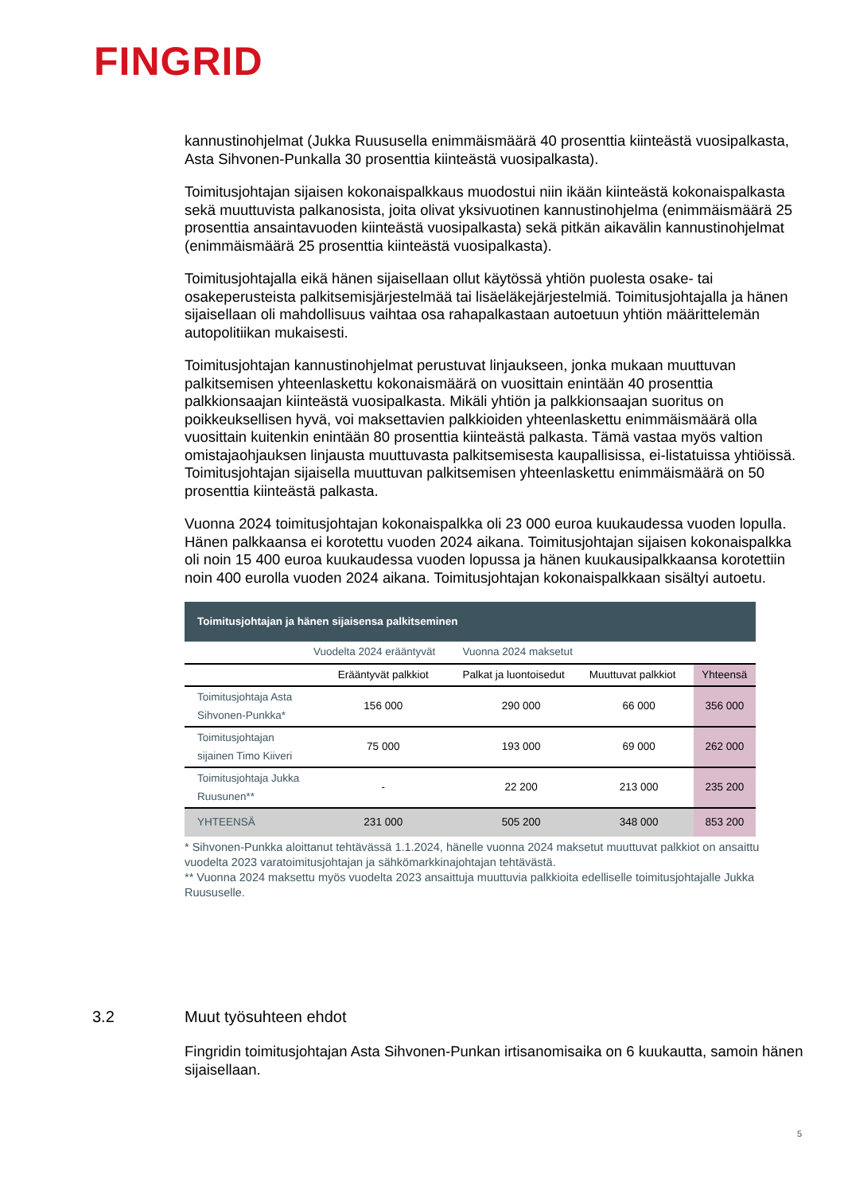FINGRID
kannustinohjelmat (Jukka Ruususella enimmäismäärä 40 prosenttia kiinteästä vuosipalkasta, Asta Sihvonen-Punkalla 30 prosenttia kiinteästä vuosipalkasta).
Toimitusjohtajan sijaisen kokonaispalkkaus muodostui niin ikään kiinteästä kokonaispalkasta sekä muuttuvista palkanosista, joita olivat yksivuotinen kannustinohjelma (enimmäismäärä 25 prosenttia ansaintavuoden kiinteästä vuosipalkasta) sekä pitkän aikavälin kannustinohjelmat (enimmäismäärä 25 prosenttia kiinteästä vuosipalkasta).
Toimitusjohtajalla eikä hänen sijaisellaan ollut käytössä yhtiön puolesta osake- tai osakeperusteista palkitsemisjärjestelmää tai lisäeläkejärjestelmiä. Toimitusjohtajalla ja hänen sijaisellaan oli mahdollisuus vaihtaa osa rahapalkastaan autoetuun yhtiön määrittelemän autopolitiikan mukaisesti.
Toimitusjohtajan kannustinohjelmat perustuvat linjaukseen, jonka mukaan muuttuvan palkitsemisen yhteenlaskettu kokonaismäärä on vuosittain enintään 40 prosenttia palkkionsaajan kiinteästä vuosipalkasta. Mikäli yhtiön ja palkkionsaajan suoritus on poikkeuksellisen hyvä, voi maksettavien palkkioiden yhteenlaskettu enimmäismäärä olla vuosittain kuitenkin enintään 80 prosenttia kiinteästä palkasta. Tämä vastaa myös valtion omistajaohjauksen linjausta muuttuvasta palkitsemisesta kaupallisissa, ei-listatuissa yhtiöissä. Toimitusjohtajan sijaisella muuttuvan palkitsemisen yhteenlaskettu enimmäismäärä on 50 prosenttia kiinteästä palkasta.
Vuonna 2024 toimitusjohtajan kokonaispalkka oli 23 000 euroa kuukaudessa vuoden lopulla. Hänen palkkaansa ei korotettu vuoden 2024 aikana. Toimitusjohtajan sijaisen kokonaispalkka oli noin 15 400 euroa kuukaudessa vuoden lopussa ja hänen kuukausipalkkaansa korotettiin noin 400 eurolla vuoden 2024 aikana. Toimitusjohtajan kokonaispalkkaan sisältyi autoetu.
| Toimitusjohtajan ja hänen sijaisensa palkitseminen | | | | |
| --- | --- | --- | --- | --- |
| | Vuodelta 2024 erääntyvät | Vuonna 2024 maksetut | | |
| | Erääntyvät palkkiot | Palkat ja luontoisedut | Muuttuvat palkkiot | Yhteensä |
| Toimitusjohtaja Asta Sihvonen-Punkka* | 156 000 | 290 000 | 66 000 | 356 000 |
| Toimitusjohtajan sijainen Timo Kiiveri | 75 000 | 193 000 | 69 000 | 262 000 |
| Toimitusjohtaja Jukka Ruusunen** | - | 22 200 | 213 000 | 235 200 |
| YHTEENSÄ | 231 000 | 505 200 | 348 000 | 853 200 |
* Sihvonen-Punkka aloittanut tehtävässä 1.1.2024, hänelle vuonna 2024 maksetut muuttuvat palkkiot on ansaittu vuodelta 2023 varatoimitusjohtajan ja sähkömarkkinajohtajan tehtävästä.
** Vuonna 2024 maksettu myös vuodelta 2023 ansaittuja muuttuvia palkkioita edelliselle toimitusjohtajalle Jukka Ruususelle.
3.2 Muut työsuhteen ehdot
Fingridin toimitusjohtajan Asta Sihvonen-Punkan irtisanomisaika on 6 kuukautta, samoin hänen sijaisellaan.
5